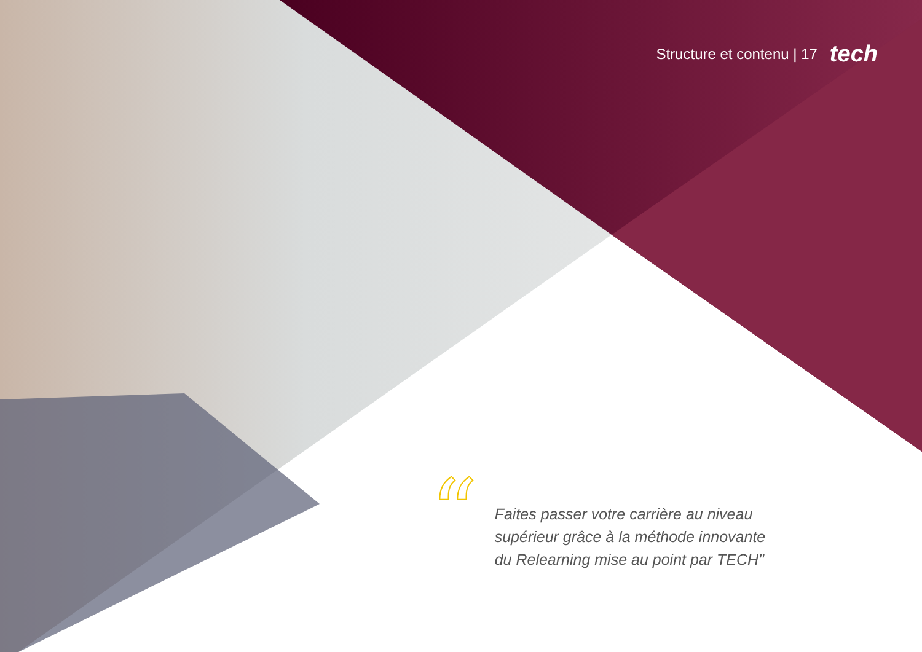Structure et contenu | 17 tech
“
Faites passer votre carrière au niveau supérieur grâce à la méthode innovante du Relearning mise au point par TECH"